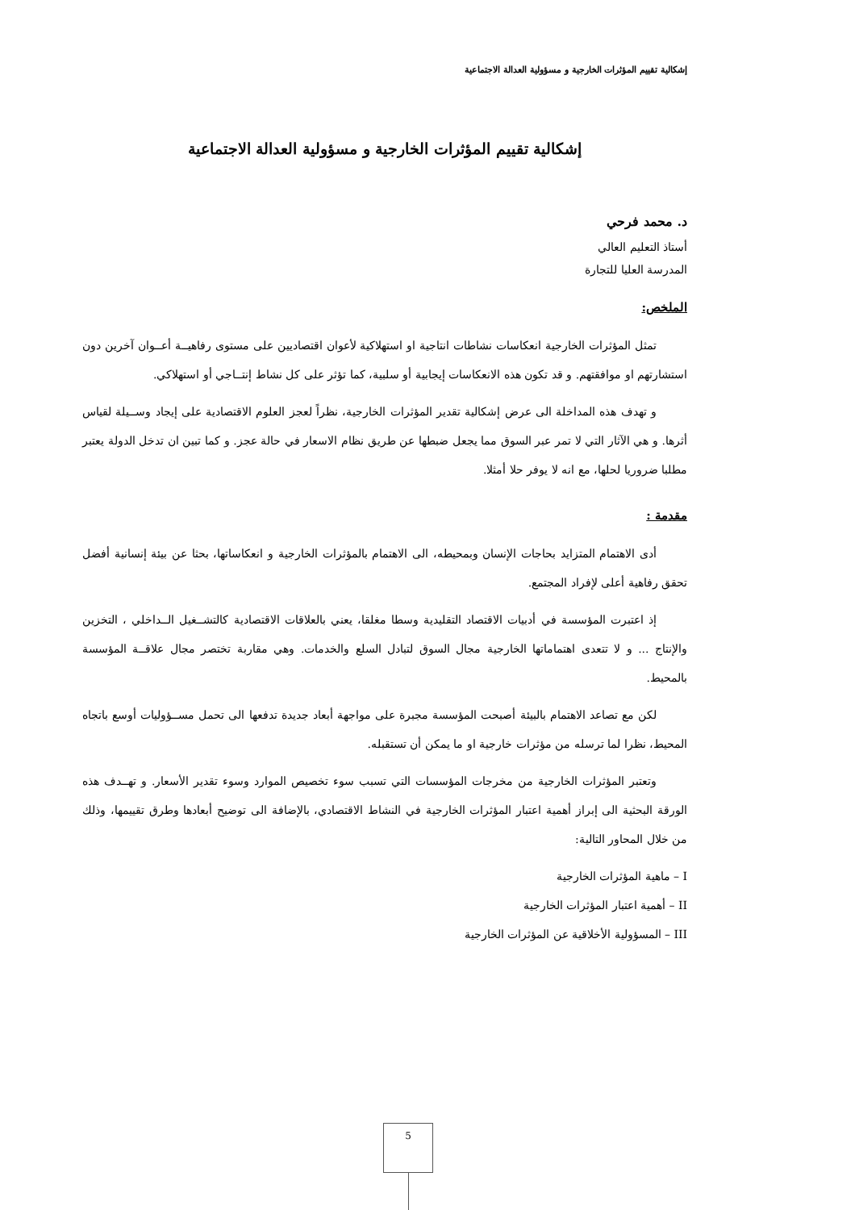إشكالية تقييم المؤثرات الخارجية و مسؤولية العدالة الاجتماعية
إشكالية تقييم المؤثرات الخارجية و مسؤولية العدالة الاجتماعية
د. محمد فرحي
أستاذ التعليم العالي
المدرسة العليا للتجارة
الملخص:
تمثل المؤثرات الخارجية انعكاسات نشاطات انتاجية او استهلاكية لأعوان اقتصاديين على مستوى رفاهيــة أعــوان آخرين دون استشارتهم او موافقتهم. و قد تكون هذه الانعكاسات إيجابية أو سلبية، كما تؤثر على كل نشاط إنتــاجي أو استهلاكي.
و تهدف هذه المداخلة الى عرض إشكالية تقدير المؤثرات الخارجية، نظراً لعجز العلوم الاقتصادية على إيجاد وســيلة لقياس أثرها. و هي الآثار التي لا تمر عبر السوق مما يجعل ضبطها عن طريق نظام الاسعار في حالة عجز. و كما تبين ان تدخل الدولة يعتبر مطلبا ضروريا لحلها، مع انه لا يوفر حلا أمثلا.
مقدمة :
أدى الاهتمام المتزايد بحاجات الإنسان وبمحيطه، الى الاهتمام بالمؤثرات الخارجية و انعكاساتها، بحثا عن بيئة إنسانية أفضل تحقق رفاهية أعلى لإفراد المجتمع.
إذ اعتبرت المؤسسة في أدبيات الاقتصاد التقليدية وسطا مغلقا، يعني بالعلاقات الاقتصادية كالتشــغيل الــداخلي ، التخزين والإنتاج ... و لا تتعدى اهتماماتها الخارجية مجال السوق لتبادل السلع والخدمات. وهي مقاربة تختصر مجال علاقــة المؤسسة بالمحيط.
لكن مع تصاعد الاهتمام بالبيئة أصبحت المؤسسة مجبرة على مواجهة أبعاد جديدة تدفعها الى تحمل مســؤوليات أوسع باتجاه المحيط، نظرا لما ترسله من مؤثرات خارجية او ما يمكن أن تستقبله.
وتعتبر المؤثرات الخارجية من مخرجات المؤسسات التي تسبب سوء تخصيص الموارد وسوء تقدير الأسعار. و تهــدف هذه الورقة البحثية الى إبراز أهمية اعتبار المؤثرات الخارجية في النشاط الاقتصادي، بالإضافة الى توضيح أبعادها وطرق تقييمها، وذلك من خلال المحاور التالية:
I – ماهية المؤثرات الخارجية
II – أهمية اعتبار المؤثرات الخارجية
III – المسؤولية الأخلاقية عن المؤثرات الخارجية
5